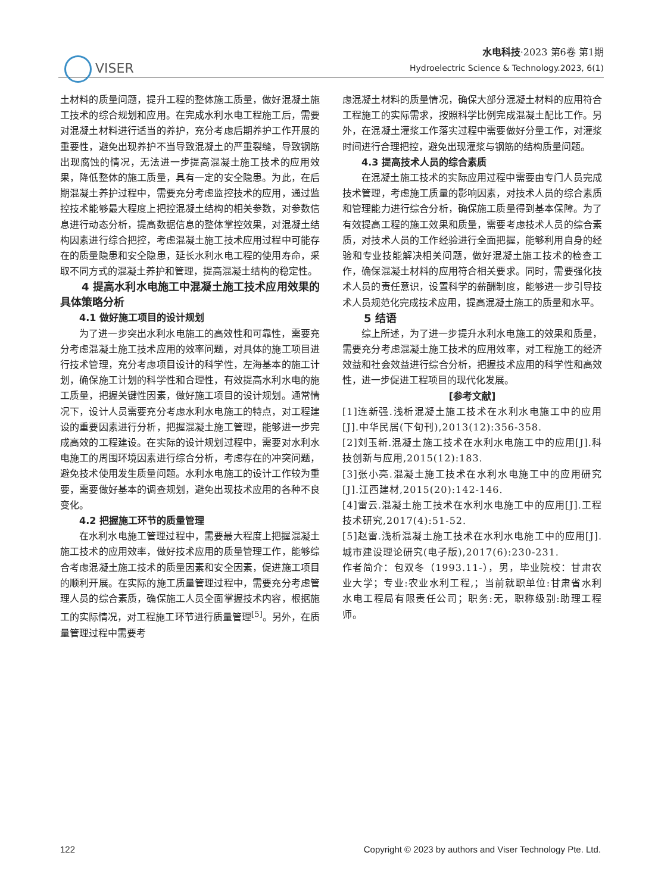VISER
水电科技·2023 第6卷 第1期
Hydroelectric Science & Technology.2023, 6(1)
土材料的质量问题，提升工程的整体施工质量，做好混凝土施工技术的综合规划和应用。在完成水利水电工程施工后，需要对混凝土材料进行适当的养护，充分考虑后期养护工作开展的重要性，避免出现养护不当导致混凝土的严重裂缝，导致钢筋出现腐蚀的情况，无法进一步提高混凝土施工技术的应用效果，降低整体的施工质量，具有一定的安全隐患。为此，在后期混凝土养护过程中，需要充分考虑监控技术的应用，通过监控技术能够最大程度上把控混凝土结构的相关参数，对参数信息进行动态分析，提高数据信息的整体掌控效果，对混凝土结构因素进行综合把控，考虑混凝土施工技术应用过程中可能存在的质量隐患和安全隐患，延长水利水电工程的使用寿命，采取不同方式的混凝土养护和管理，提高混凝土结构的稳定性。
4 提高水利水电施工中混凝土施工技术应用效果的具体策略分析
4.1 做好施工项目的设计规划
为了进一步突出水利水电施工的高效性和可靠性，需要充分考虑混凝土施工技术应用的效率问题，对具体的施工项目进行技术管理，充分考虑项目设计的科学性，左海基本的施工计划，确保施工计划的科学性和合理性，有效提高水利水电的施工质量，把握关键性因素，做好施工项目的设计规划。通常情况下，设计人员需要充分考虑水利水电施工的特点，对工程建设的重要因素进行分析，把握混凝土施工管理，能够进一步完成高效的工程建设。在实际的设计规划过程中，需要对水利水电施工的周围环境因素进行综合分析，考虑存在的冲突问题，避免技术使用发生质量问题。水利水电施工的设计工作较为重要，需要做好基本的调查规划，避免出现技术应用的各种不良变化。
4.2 把握施工环节的质量管理
在水利水电施工管理过程中，需要最大程度上把握混凝土施工技术的应用效率，做好技术应用的质量管理工作，能够综合考虑混凝土施工技术的质量因素和安全因素，促进施工项目的顺利开展。在实际的施工质量管理过程中，需要充分考虑管理人员的综合素质，确保施工人员全面掌握技术内容，根据施工的实际情况，对工程施工环节进行质量管理<sup>[5]</sup>。另外，在质量管理过程中需要考
虑混凝土材料的质量情况，确保大部分混凝土材料的应用符合工程施工的实际需求，按照科学比例完成混凝土配比工作。另外，在混凝土灌浆工作落实过程中需要做好分量工作，对灌浆时间进行合理把控，避免出现灌浆与钢筋的结构质量问题。
4.3 提高技术人员的综合素质
在混凝土施工技术的实际应用过程中需要由专门人员完成技术管理，考虑施工质量的影响因素，对技术人员的综合素质和管理能力进行综合分析，确保施工质量得到基本保障。为了有效提高工程的施工效果和质量，需要考虑技术人员的综合素质，对技术人员的工作经验进行全面把握，能够利用自身的经验和专业技能解决相关问题，做好混凝土施工技术的检查工作，确保混凝土材料的应用符合相关要求。同时，需要强化技术人员的责任意识，设置科学的薪酬制度，能够进一步引导技术人员规范化完成技术应用，提高混凝土施工的质量和水平。
5 结语
综上所述，为了进一步提升水利水电施工的效果和质量，需要充分考虑混凝土施工技术的应用效率，对工程施工的经济效益和社会效益进行综合分析，把握技术应用的科学性和高效性，进一步促进工程项目的现代化发展。
[参考文献]
[1]连新强.浅析混凝土施工技术在水利水电施工中的应用[J].中华民居(下旬刊),2013(12):356-358.
[2]刘玉新.混凝土施工技术在水利水电施工中的应用[J].科技创新与应用,2015(12):183.
[3]张小亮.混凝土施工技术在水利水电施工中的应用研究[J].江西建材,2015(20):142-146.
[4]雷云.混凝土施工技术在水利水电施工中的应用[J].工程技术研究,2017(4):51-52.
[5]赵雷.浅析混凝土施工技术在水利水电施工中的应用[J].城市建设理论研究(电子版),2017(6):230-231.
作者简介：包双冬（1993.11-），男，毕业院校：甘肃农业大学；专业:农业水利工程,；当前就职单位:甘肃省水利水电工程局有限责任公司；职务:无，职称级别:助理工程师。
122 Copyright © 2023 by authors and Viser Technology Pte. Ltd.